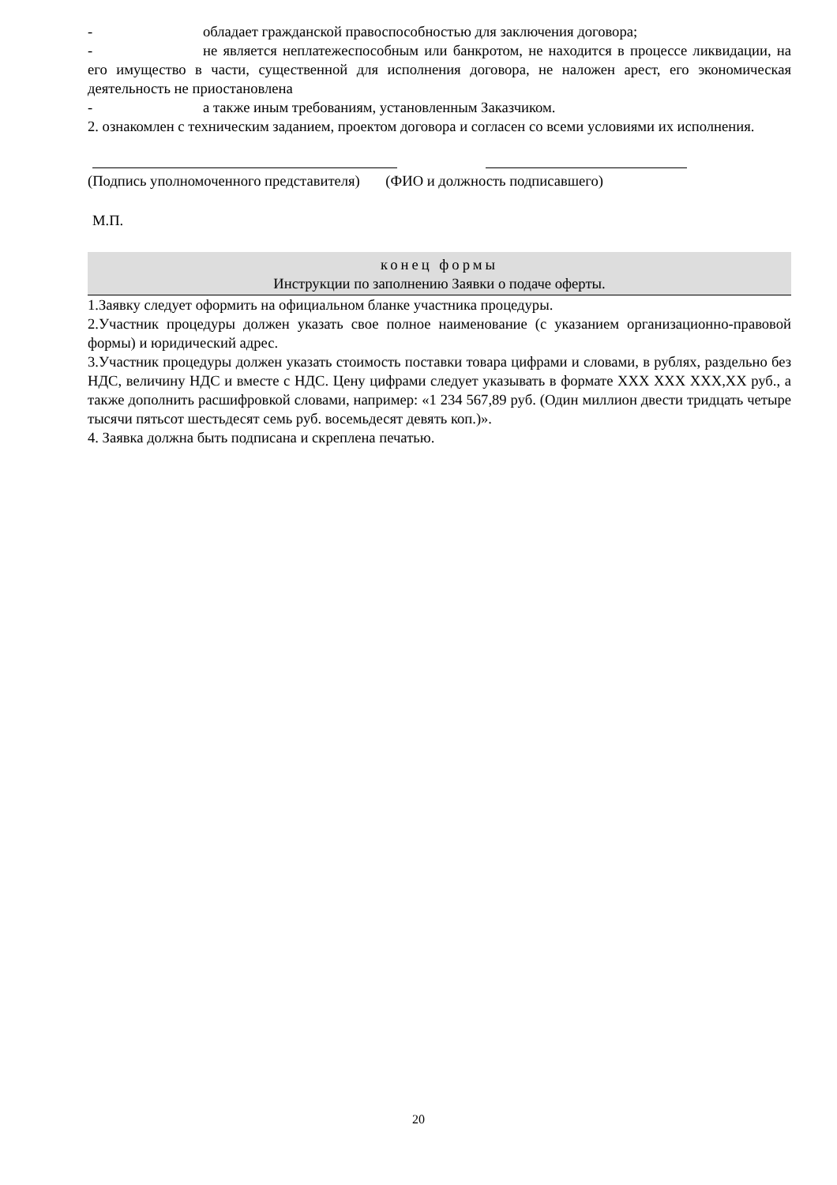- обладает гражданской правоспособностью для заключения договора;
- не является неплатежеспособным или банкротом, не находится в процессе ликвидации, на его имущество в части, существенной для исполнения договора, не наложен арест, его экономическая деятельность не приостановлена
- а также иным требованиям, установленным Заказчиком.
2. ознакомлен с техническим заданием, проектом договора и согласен со всеми условиями их исполнения.
(Подпись уполномоченного представителя) (ФИО и должность подписавшего)
М.П.
конец формы
Инструкции по заполнению Заявки о подаче оферты.
1.Заявку следует оформить на официальном бланке участника процедуры.
2.Участник процедуры должен указать свое полное наименование (с указанием организационно-правовой формы) и юридический адрес.
3.Участник процедуры должен указать стоимость поставки товара цифрами и словами, в рублях, раздельно без НДС, величину НДС и вместе с НДС. Цену цифрами следует указывать в формате XXX XXX XXX,XX руб., а также дополнить расшифровкой словами, например: «1 234 567,89 руб. (Один миллион двести тридцать четыре тысячи пятьсот шестьдесят семь руб. восемьдесят девять коп.)».
4. Заявка должна быть подписана и скреплена печатью.
20